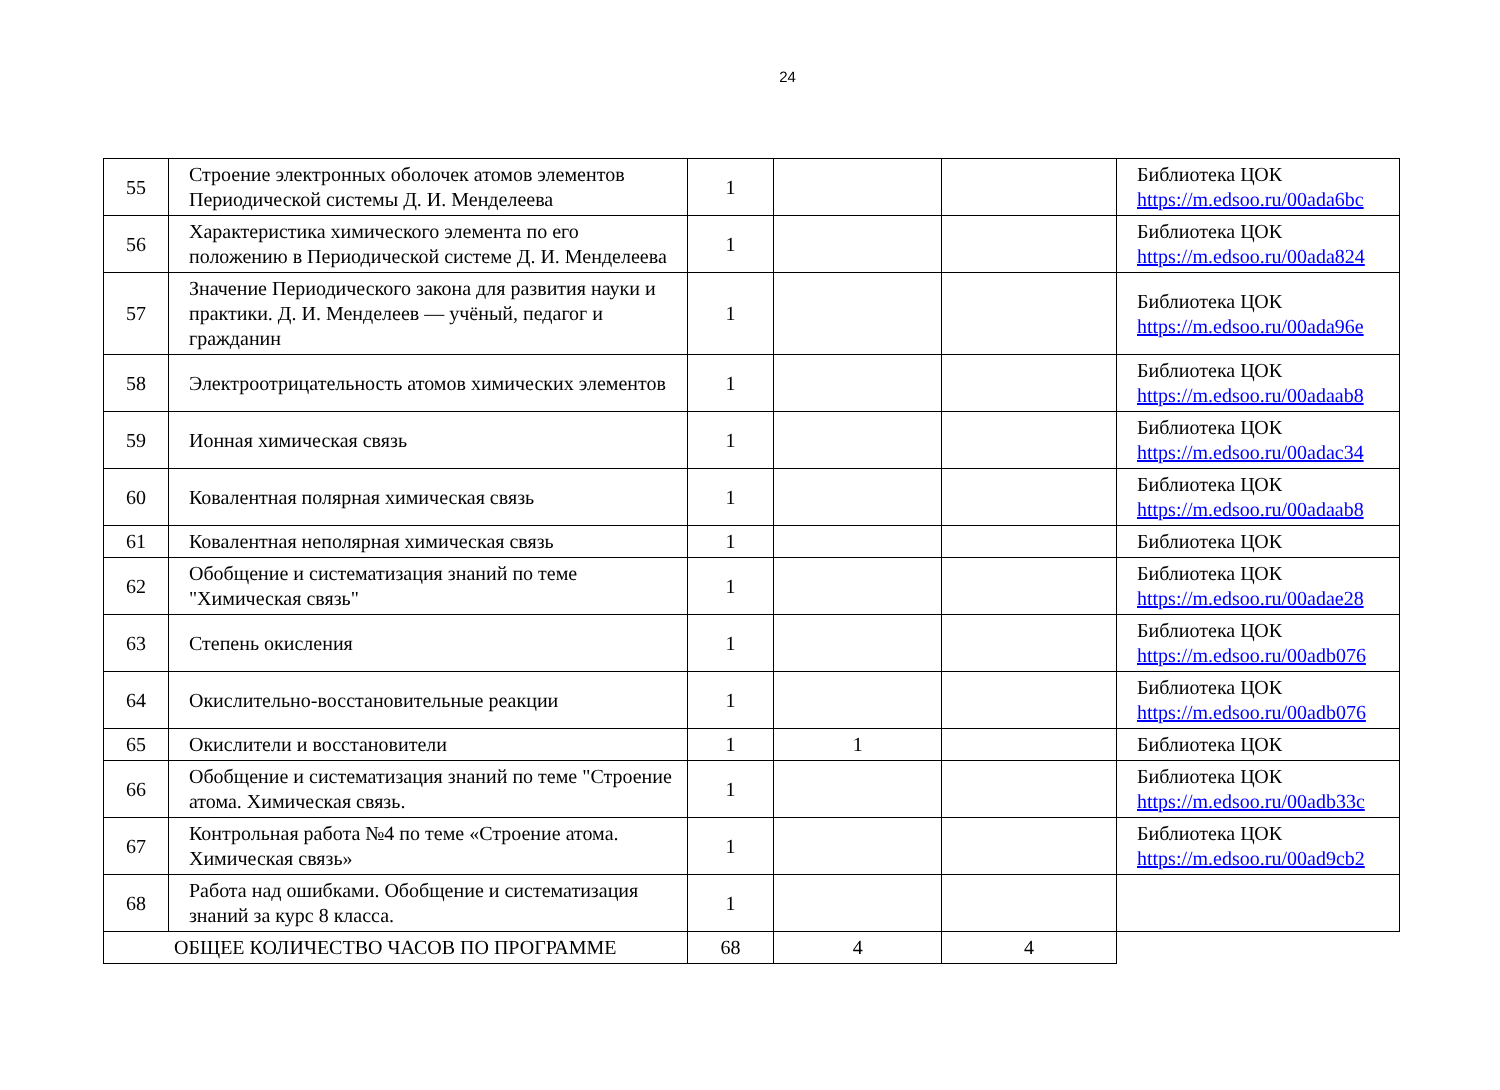24
| 55 | Строение электронных оболочек атомов элементов Периодической системы Д. И. Менделеева | 1 | | | Библиотека ЦОК https://m.edsoo.ru/00ada6bc |
| 56 | Характеристика химического элемента по его положению в Периодической системе Д. И. Менделеева | 1 | | | Библиотека ЦОК https://m.edsoo.ru/00ada824 |
| 57 | Значение Периодического закона для развития науки и практики. Д. И. Менделеев — учёный, педагог и гражданин | 1 | | | Библиотека ЦОК https://m.edsoo.ru/00ada96e |
| 58 | Электроотрицательность атомов химических элементов | 1 | | | Библиотека ЦОК https://m.edsoo.ru/00adaab8 |
| 59 | Ионная химическая связь | 1 | | | Библиотека ЦОК https://m.edsoo.ru/00adac34 |
| 60 | Ковалентная полярная химическая связь | 1 | | | Библиотека ЦОК https://m.edsoo.ru/00adaab8 |
| 61 | Ковалентная неполярная химическая связь | 1 | | | Библиотека ЦОК |
| 62 | Обобщение и систематизация знаний по теме "Химическая связь" | 1 | | | Библиотека ЦОК https://m.edsoo.ru/00adae28 |
| 63 | Степень окисления | 1 | | | Библиотека ЦОК https://m.edsoo.ru/00adb076 |
| 64 | Окислительно-восстановительные реакции | 1 | | | Библиотека ЦОК https://m.edsoo.ru/00adb076 |
| 65 | Окислители и восстановители | 1 | 1 | | Библиотека ЦОК |
| 66 | Обобщение и систематизация знаний по теме "Строение атома. Химическая связь. | 1 | | | Библиотека ЦОК https://m.edsoo.ru/00adb33c |
| 67 | Контрольная работа №4 по теме «Строение атома. Химическая связь» | 1 | | | Библиотека ЦОК https://m.edsoo.ru/00ad9cb2 |
| 68 | Работа над ошибками. Обобщение и систематизация знаний за курс 8 класса. | 1 | | | |
| ОБЩЕЕ КОЛИЧЕСТВО ЧАСОВ ПО ПРОГРАММЕ | | 68 | 4 | 4 | |